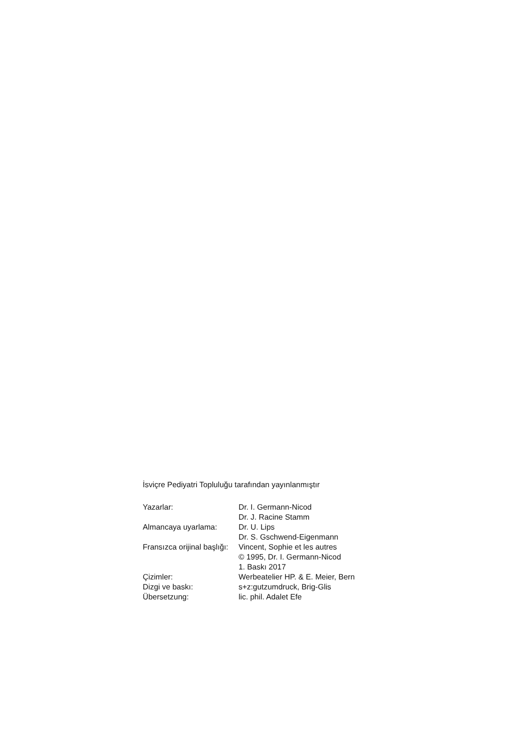İsviçre Pediyatri Topluluğu tarafından yayınlanmıştır
| Yazarlar: | Dr. I. Germann-Nicod Dr. J. Racine Stamm |
| Almancaya uyarlama: | Dr. U. Lips Dr. S. Gschwend-Eigenmann |
| Fransızca orijinal başlığı: | Vincent, Sophie et les autres © 1995, Dr. I. Germann-Nicod 1. Baskı 2017 |
| Çizimler: | Werbeatelier HP. & E. Meier, Bern |
| Dizgi ve baskı: | s+z:gutzumdruck, Brig-Glis |
| Übersetzung: | lic. phil. Adalet Efe |